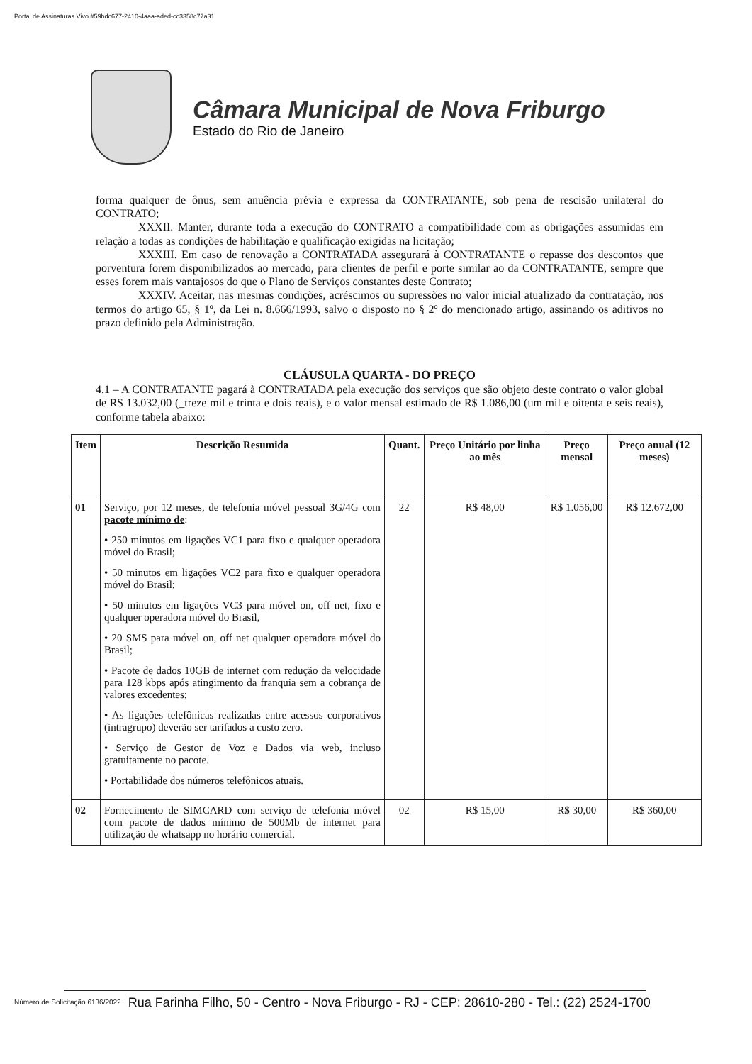Portal de Assinaturas Vivo #59bdc677-2410-4aaa-aded-cc3358c77a31
Câmara Municipal de Nova Friburgo
Estado do Rio de Janeiro
forma qualquer de ônus, sem anuência prévia e expressa da CONTRATANTE, sob pena de rescisão unilateral do CONTRATO;
XXXII. Manter, durante toda a execução do CONTRATO a compatibilidade com as obrigações assumidas em relação a todas as condições de habilitação e qualificação exigidas na licitação;
XXXIII. Em caso de renovação a CONTRATADA assegurará à CONTRATANTE o repasse dos descontos que porventura forem disponibilizados ao mercado, para clientes de perfil e porte similar ao da CONTRATANTE, sempre que esses forem mais vantajosos do que o Plano de Serviços constantes deste Contrato;
XXXIV. Aceitar, nas mesmas condições, acréscimos ou supressões no valor inicial atualizado da contratação, nos termos do artigo 65, § 1º, da Lei n. 8.666/1993, salvo o disposto no § 2º do mencionado artigo, assinando os aditivos no prazo definido pela Administração.
CLÁUSULA QUARTA - DO PREÇO
4.1 – A CONTRATANTE pagará à CONTRATADA pela execução dos serviços que são objeto deste contrato o valor global de R$ 13.032,00 (_treze mil e trinta e dois reais), e o valor mensal estimado de R$ 1.086,00 (um mil e oitenta e seis reais), conforme tabela abaixo:
| Item | Descrição Resumida | Quant. | Preço Unitário por linha ao mês | Preço mensal | Preço anual (12 meses) |
| --- | --- | --- | --- | --- | --- |
| 01 | Serviço, por 12 meses, de telefonia móvel pessoal 3G/4G com pacote mínimo de : • 250 minutos em ligações VC1 para fixo e qualquer operadora móvel do Brasil; • 50 minutos em ligações VC2 para fixo e qualquer operadora móvel do Brasil; • 50 minutos em ligações VC3 para móvel on, off net, fixo e qualquer operadora móvel do Brasil, • 20 SMS para móvel on, off net qualquer operadora móvel do Brasil; • Pacote de dados 10GB de internet com redução da velocidade para 128 kbps após atingimento da franquia sem a cobrança de valores excedentes; • As ligações telefônicas realizadas entre acessos corporativos (intragrupo) deverão ser tarifados a custo zero. • Serviço de Gestor de Voz e Dados via web, incluso gratuitamente no pacote. • Portabilidade dos números telefônicos atuais. | 22 | R$ 48,00 | R$ 1.056,00 | R$ 12.672,00 |
| 02 | Fornecimento de SIMCARD com serviço de telefonia móvel com pacote de dados mínimo de 500Mb de internet para utilização de whatsapp no horário comercial. | 02 | R$ 15,00 | R$ 30,00 | R$ 360,00 |
Número de Solicitação 6136/2022 Rua Farinha Filho, 50 - Centro - Nova Friburgo - RJ - CEP: 28610-280 - Tel.: (22) 2524-1700